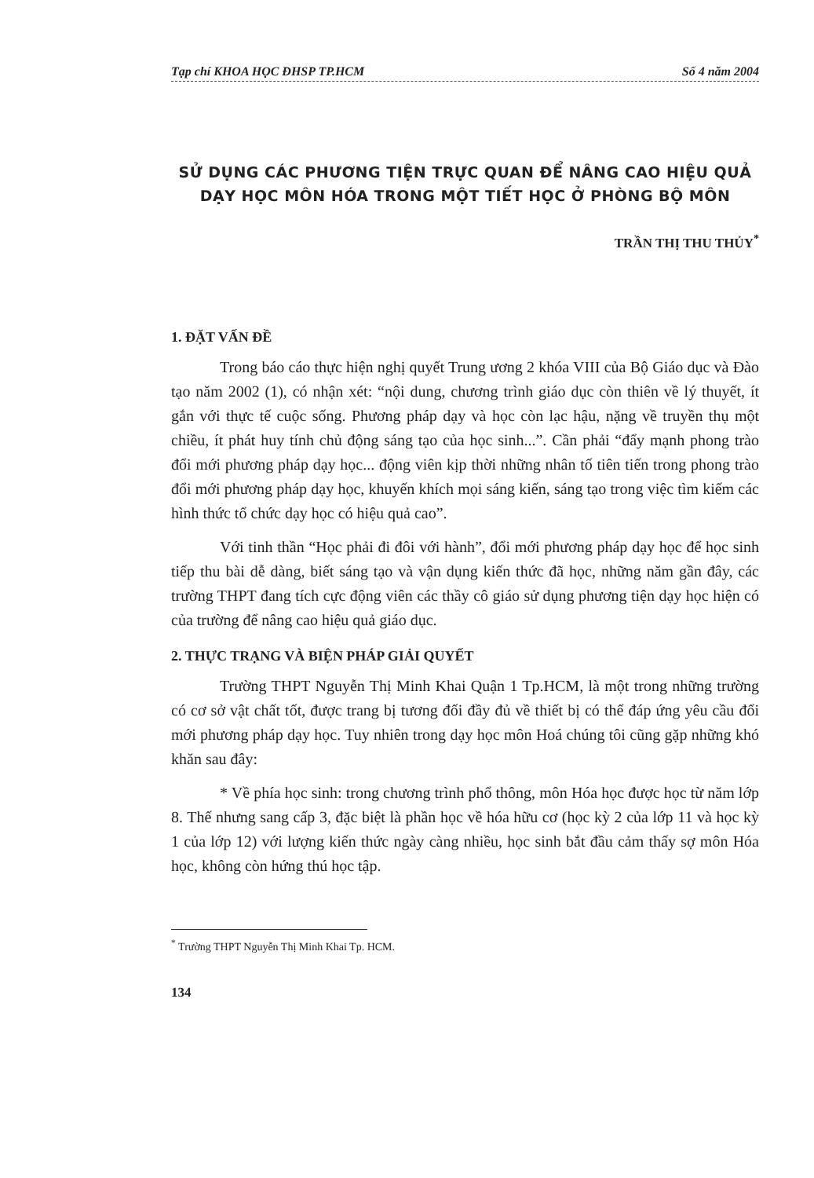Tạp chí KHOA HỌC ĐHSP TP.HCM Số 4 năm 2004
SỬ DỤNG CÁC PHƯƠNG TIỆN TRỰC QUAN ĐỂ NÂNG CAO HIỆU QUẢ
DẠY HỌC MÔN HÓA TRONG MỘT TIẾT HỌC Ở PHÒNG BỘ MÔN
TRẦN THỊ THU THỦY<sup>*</sup>
1. ĐẶT VẤN ĐỀ
Trong báo cáo thực hiện nghị quyết Trung ương 2 khóa VIII của Bộ Giáo dục và Đào tạo năm 2002 (1), có nhận xét: “nội dung, chương trình giáo dục còn thiên về lý thuyết, ít gắn với thực tế cuộc sống. Phương pháp dạy và học còn lạc hậu, nặng về truyền thụ một chiều, ít phát huy tính chủ động sáng tạo của học sinh...”. Cần phải “đẩy mạnh phong trào đổi mới phương pháp dạy học... động viên kịp thời những nhân tố tiên tiến trong phong trào đổi mới phương pháp dạy học, khuyến khích mọi sáng kiến, sáng tạo trong việc tìm kiếm các hình thức tổ chức dạy học có hiệu quả cao”.
Với tinh thần “Học phải đi đôi với hành”, đổi mới phương pháp dạy học để học sinh tiếp thu bài dễ dàng, biết sáng tạo và vận dụng kiến thức đã học, những năm gần đây, các trường THPT đang tích cực động viên các thầy cô giáo sử dụng phương tiện dạy học hiện có của trường để nâng cao hiệu quả giáo dục.
2. THỰC TRẠNG VÀ BIỆN PHÁP GIẢI QUYẾT
Trường THPT Nguyễn Thị Minh Khai Quận 1 Tp.HCM, là một trong những trường có cơ sở vật chất tốt, được trang bị tương đối đầy đủ về thiết bị có thể đáp ứng yêu cầu đổi mới phương pháp dạy học. Tuy nhiên trong dạy học môn Hoá chúng tôi cũng gặp những khó khăn sau đây:
* Về phía học sinh: trong chương trình phổ thông, môn Hóa học được học từ năm lớp 8. Thế nhưng sang cấp 3, đặc biệt là phần học về hóa hữu cơ (học kỳ 2 của lớp 11 và học kỳ 1 của lớp 12) với lượng kiến thức ngày càng nhiều, học sinh bắt đầu cảm thấy sợ môn Hóa học, không còn hứng thú học tập.
<sup>*</sup> Trường THPT Nguyễn Thị Minh Khai Tp. HCM.
134